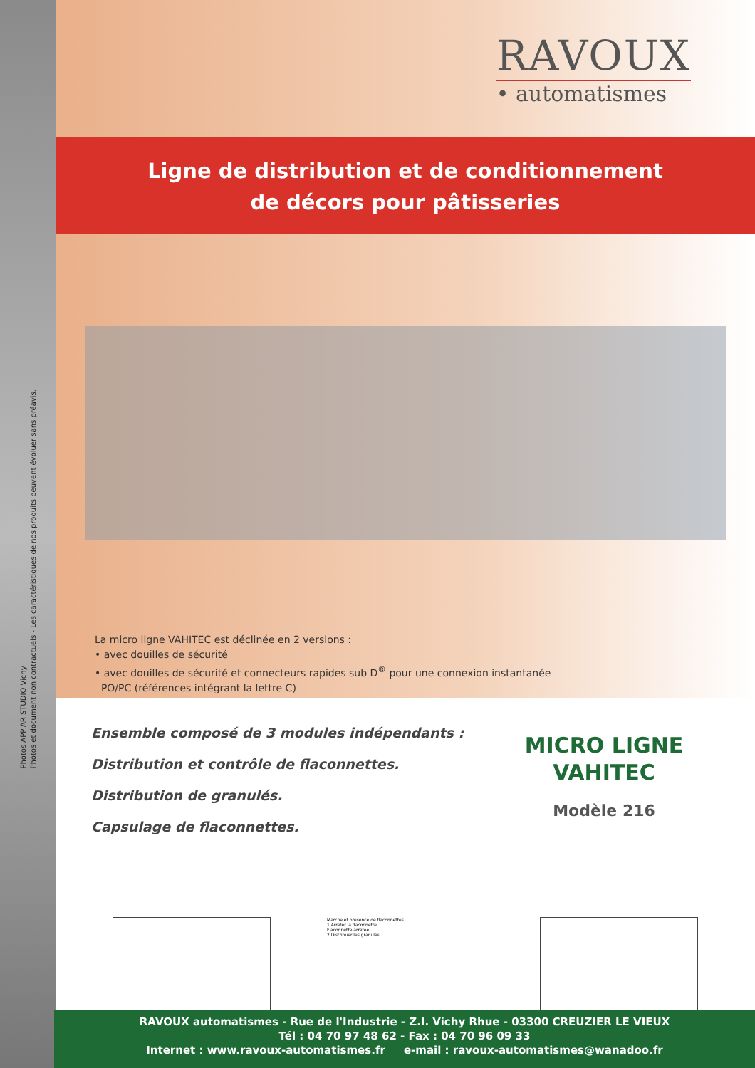Photos APP'AR STUDIO Vichy
Photos et document non contractuels - Les caractéristiques de nos produits peuvent évoluer sans préavis.
RAVOUX
• automatismes
Ligne de distribution et de conditionnement
de décors pour pâtisseries
La micro ligne VAHITEC est déclinée en 2 versions :
• avec douilles de sécurité
• avec douilles de sécurité et connecteurs rapides sub D<sup>®</sup> pour une connexion instantanée
PO/PC (références intégrant la lettre C)
Ensemble composé de 3 modules indépendants :
Distribution et contrôle de flaconnettes.
Distribution de granulés.
Capsulage de flaconnettes.
MICRO LIGNE
VAHITEC
Modèle 216
Marche et présence de flaconnettes
1 Arrêter la flaconnette
Flaconnette arrêtée
2 Distribuer les granulés
RAVOUX automatismes - Rue de l'Industrie - Z.I. Vichy Rhue - 03300 CREUZIER LE VIEUX
Tél : 04 70 97 48 62 - Fax : 04 70 96 09 33
Internet : www.ravoux-automatismes.fr e-mail : ravoux-automatismes@wanadoo.fr